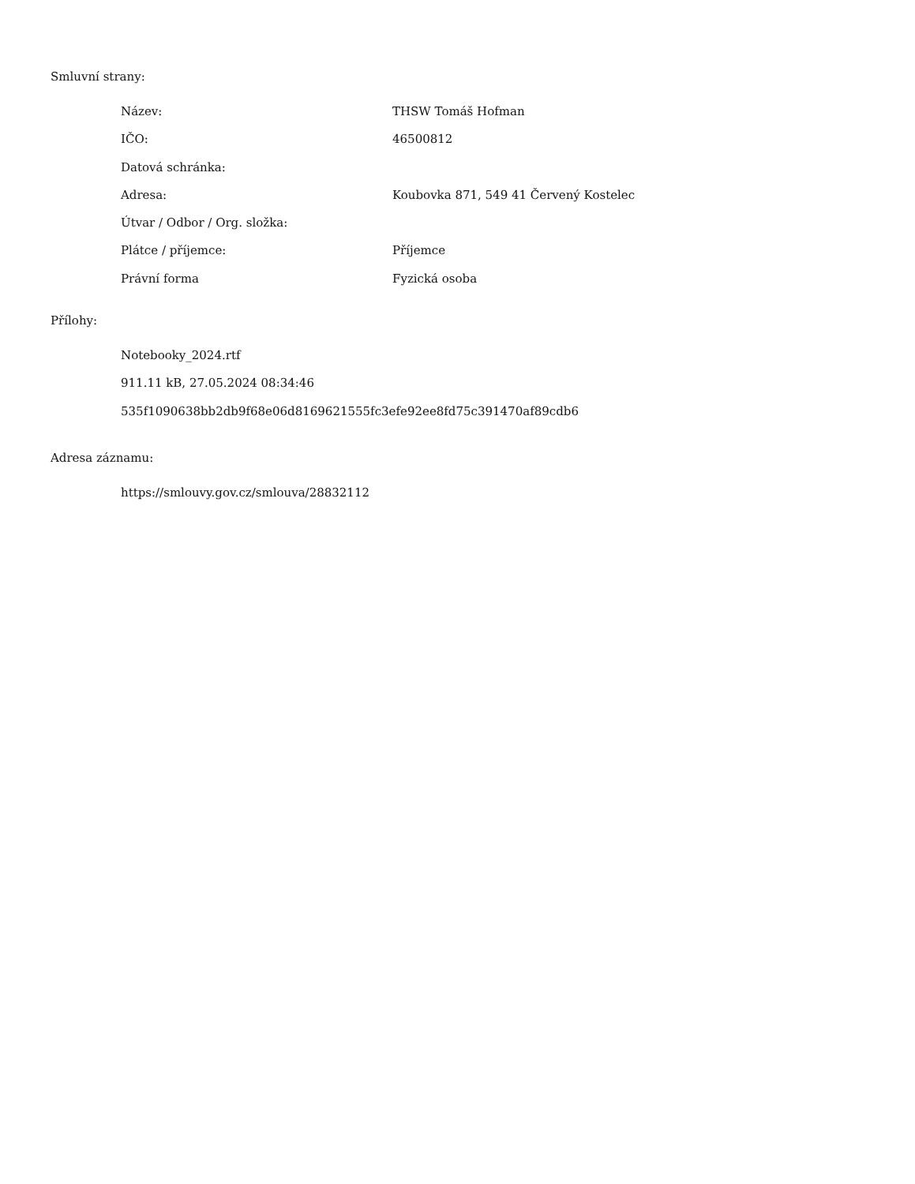Smluvní strany:
| Název: | THSW Tomáš Hofman |
| IČO: | 46500812 |
| Datová schránka: | |
| Adresa: | Koubovka 871, 549 41 Červený Kostelec |
| Útvar / Odbor / Org. složka: | |
| Plátce / příjemce: | Příjemce |
| Právní forma | Fyzická osoba |
Přílohy:
Notebooky_2024.rtf
911.11 kB, 27.05.2024 08:34:46
535f1090638bb2db9f68e06d8169621555fc3efe92ee8fd75c391470af89cdb6
Adresa záznamu:
https://smlouvy.gov.cz/smlouva/28832112